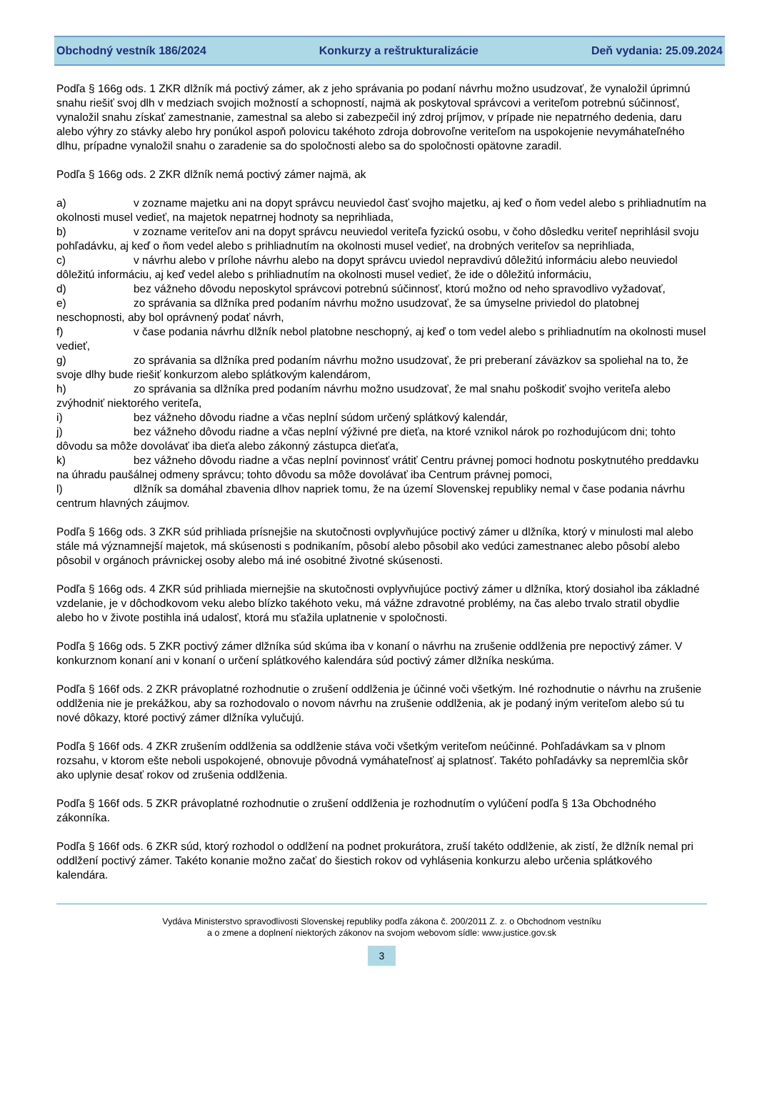Obchodný vestník 186/2024 Konkurzy a reštrukturalizácie Deň vydania: 25.09.2024
Podľa § 166g ods. 1 ZKR dlžník má poctivý zámer, ak z jeho správania po podaní návrhu možno usudzovať, že vynaložil úprimnú snahu riešiť svoj dlh v medziach svojich možností a schopností, najmä ak poskytoval správcovi a veriteľom potrebnú súčinnosť, vynaložil snahu získať zamestnanie, zamestnal sa alebo si zabezpečil iný zdroj príjmov, v prípade nie nepatrného dedenia, daru alebo výhry zo stávky alebo hry ponúkol aspoň polovicu takéhoto zdroja dobrovoľne veriteľom na uspokojenie nevymáhateľného dlhu, prípadne vynaložil snahu o zaradenie sa do spoločnosti alebo sa do spoločnosti opätovne zaradil.
Podľa § 166g ods. 2 ZKR dlžník nemá poctivý zámer najmä, ak
a) v zozname majetku ani na dopyt správcu neuviedol časť svojho majetku, aj keď o ňom vedel alebo s prihliadnutím na okolnosti musel vedieť, na majetok nepatrnej hodnoty sa neprihliada,
b) v zozname veriteľov ani na dopyt správcu neuviedol veriteľa fyzickú osobu, v čoho dôsledku veriteľ neprihlásil svoju pohľadávku, aj keď o ňom vedel alebo s prihliadnutím na okolnosti musel vedieť, na drobných veriteľov sa neprihliada,
c) v návrhu alebo v prílohe návrhu alebo na dopyt správcu uviedol nepravdivú dôležitú informáciu alebo neuviedol dôležitú informáciu, aj keď vedel alebo s prihliadnutím na okolnosti musel vedieť, že ide o dôležitú informáciu,
d) bez vážneho dôvodu neposkytol správcovi potrebnú súčinnosť, ktorú možno od neho spravodlivo vyžadovať,
e) zo správania sa dlžníka pred podaním návrhu možno usudzovať, že sa úmyselne priviedol do platobnej neschopnosti, aby bol oprávnený podať návrh,
f) v čase podania návrhu dlžník nebol platobne neschopný, aj keď o tom vedel alebo s prihliadnutím na okolnosti musel vedieť,
g) zo správania sa dlžníka pred podaním návrhu možno usudzovať, že pri preberaní záväzkov sa spoliehal na to, že svoje dlhy bude riešiť konkurzom alebo splátkovým kalendárom,
h) zo správania sa dlžníka pred podaním návrhu možno usudzovať, že mal snahu poškodiť svojho veriteľa alebo zvýhodniť niektorého veriteľa,
i) bez vážneho dôvodu riadne a včas neplní súdom určený splátkový kalendár,
j) bez vážneho dôvodu riadne a včas neplní výživné pre dieťa, na ktoré vznikol nárok po rozhodujúcom dni; tohto dôvodu sa môže dovolávať iba dieťa alebo zákonný zástupca dieťaťa,
k) bez vážneho dôvodu riadne a včas neplní povinnosť vrátiť Centru právnej pomoci hodnotu poskytnutého preddavku na úhradu paušálnej odmeny správcu; tohto dôvodu sa môže dovolávať iba Centrum právnej pomoci,
l) dlžník sa domáhal zbavenia dlhov napriek tomu, že na území Slovenskej republiky nemal v čase podania návrhu centrum hlavných záujmov.
Podľa § 166g ods. 3 ZKR súd prihliada prísnejšie na skutočnosti ovplyvňujúce poctivý zámer u dlžníka, ktorý v minulosti mal alebo stále má významnejší majetok, má skúsenosti s podnikaním, pôsobí alebo pôsobil ako vedúci zamestnanec alebo pôsobí alebo pôsobil v orgánoch právnickej osoby alebo má iné osobitné životné skúsenosti.
Podľa § 166g ods. 4 ZKR súd prihliada miernejšie na skutočnosti ovplyvňujúce poctivý zámer u dlžníka, ktorý dosiahol iba základné vzdelanie, je v dôchodkovom veku alebo blízko takéhoto veku, má vážne zdravotné problémy, na čas alebo trvalo stratil obydlie alebo ho v živote postihla iná udalosť, ktorá mu sťažila uplatnenie v spoločnosti.
Podľa § 166g ods. 5 ZKR poctivý zámer dlžníka súd skúma iba v konaní o návrhu na zrušenie oddlženia pre nepoctivý zámer. V konkurznom konaní ani v konaní o určení splátkového kalendára súd poctivý zámer dlžníka neskúma.
Podľa § 166f ods. 2 ZKR právoplatné rozhodnutie o zrušení oddlženia je účinné voči všetkým. Iné rozhodnutie o návrhu na zrušenie oddlženia nie je prekážkou, aby sa rozhodovalo o novom návrhu na zrušenie oddlženia, ak je podaný iným veriteľom alebo sú tu nové dôkazy, ktoré poctivý zámer dlžníka vylučujú.
Podľa § 166f ods. 4 ZKR zrušením oddlženia sa oddlženie stáva voči všetkým veriteľom neúčinné. Pohľadávkam sa v plnom rozsahu, v ktorom ešte neboli uspokojené, obnovuje pôvodná vymáhateľnosť aj splatnosť. Takéto pohľadávky sa nepremlčia skôr ako uplynie desať rokov od zrušenia oddlženia.
Podľa § 166f ods. 5 ZKR právoplatné rozhodnutie o zrušení oddlženia je rozhodnutím o vylúčení podľa § 13a Obchodného zákonníka.
Podľa § 166f ods. 6 ZKR súd, ktorý rozhodol o oddlžení na podnet prokurátora, zruší takéto oddlženie, ak zistí, že dlžník nemal pri oddlžení poctivý zámer. Takéto konanie možno začať do šiestich rokov od vyhlásenia konkurzu alebo určenia splátkového kalendára.
Vydáva Ministerstvo spravodlivosti Slovenskej republiky podľa zákona č. 200/2011 Z. z. o Obchodnom vestníku
a o zmene a doplnení niektorých zákonov na svojom webovom sídle: www.justice.gov.sk
3